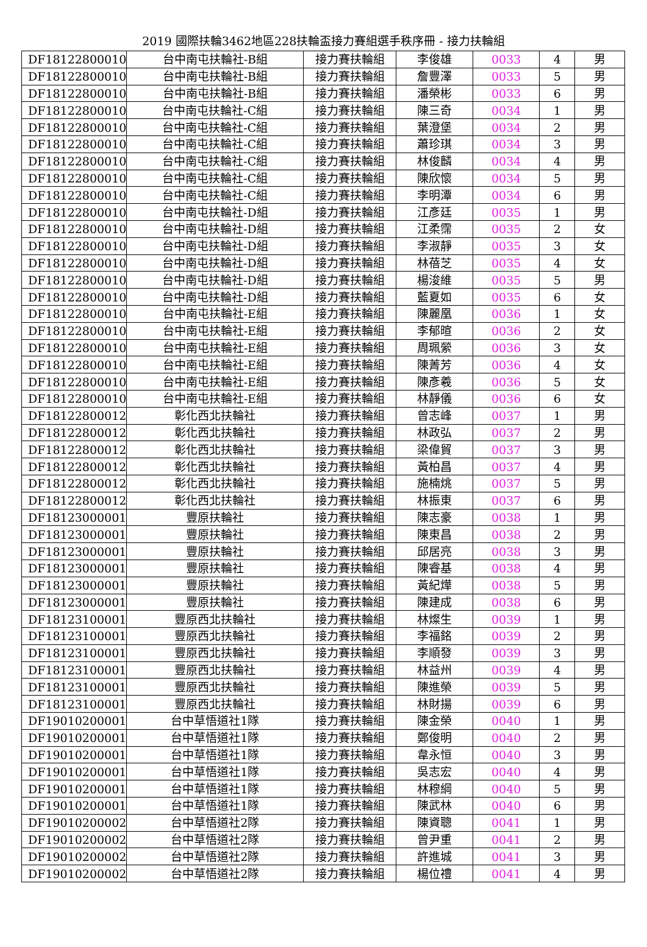2019 國際扶輪3462地區228扶輪盃接力賽組選手秩序冊 - 接力扶輪組
| DF18122800010 | 台中南屯扶輪社-B組 | 接力賽扶輪組 | 李俊雄 | 0033 | 4 | 男 |
| DF18122800010 | 台中南屯扶輪社-B組 | 接力賽扶輪組 | 詹豐澤 | 0033 | 5 | 男 |
| DF18122800010 | 台中南屯扶輪社-B組 | 接力賽扶輪組 | 潘榮彬 | 0033 | 6 | 男 |
| DF18122800010 | 台中南屯扶輪社-C組 | 接力賽扶輪組 | 陳三奇 | 0034 | 1 | 男 |
| DF18122800010 | 台中南屯扶輪社-C組 | 接力賽扶輪組 | 葉澄堡 | 0034 | 2 | 男 |
| DF18122800010 | 台中南屯扶輪社-C組 | 接力賽扶輪組 | 蕭珍琪 | 0034 | 3 | 男 |
| DF18122800010 | 台中南屯扶輪社-C組 | 接力賽扶輪組 | 林俊麟 | 0034 | 4 | 男 |
| DF18122800010 | 台中南屯扶輪社-C組 | 接力賽扶輪組 | 陳欣懷 | 0034 | 5 | 男 |
| DF18122800010 | 台中南屯扶輪社-C組 | 接力賽扶輪組 | 李明潭 | 0034 | 6 | 男 |
| DF18122800010 | 台中南屯扶輪社-D組 | 接力賽扶輪組 | 江彥廷 | 0035 | 1 | 男 |
| DF18122800010 | 台中南屯扶輪社-D組 | 接力賽扶輪組 | 江柔霈 | 0035 | 2 | 女 |
| DF18122800010 | 台中南屯扶輪社-D組 | 接力賽扶輪組 | 李淑靜 | 0035 | 3 | 女 |
| DF18122800010 | 台中南屯扶輪社-D組 | 接力賽扶輪組 | 林蓓芝 | 0035 | 4 | 女 |
| DF18122800010 | 台中南屯扶輪社-D組 | 接力賽扶輪組 | 楊浚維 | 0035 | 5 | 男 |
| DF18122800010 | 台中南屯扶輪社-D組 | 接力賽扶輪組 | 藍夏如 | 0035 | 6 | 女 |
| DF18122800010 | 台中南屯扶輪社-E組 | 接力賽扶輪組 | 陳麗凰 | 0036 | 1 | 女 |
| DF18122800010 | 台中南屯扶輪社-E組 | 接力賽扶輪組 | 李郁暄 | 0036 | 2 | 女 |
| DF18122800010 | 台中南屯扶輪社-E組 | 接力賽扶輪組 | 周珮縈 | 0036 | 3 | 女 |
| DF18122800010 | 台中南屯扶輪社-E組 | 接力賽扶輪組 | 陳菁芳 | 0036 | 4 | 女 |
| DF18122800010 | 台中南屯扶輪社-E組 | 接力賽扶輪組 | 陳彥羲 | 0036 | 5 | 女 |
| DF18122800010 | 台中南屯扶輪社-E組 | 接力賽扶輪組 | 林靜儀 | 0036 | 6 | 女 |
| DF18122800012 | 彰化西北扶輪社 | 接力賽扶輪組 | 曾志峰 | 0037 | 1 | 男 |
| DF18122800012 | 彰化西北扶輪社 | 接力賽扶輪組 | 林政弘 | 0037 | 2 | 男 |
| DF18122800012 | 彰化西北扶輪社 | 接力賽扶輪組 | 梁偉貿 | 0037 | 3 | 男 |
| DF18122800012 | 彰化西北扶輪社 | 接力賽扶輪組 | 黃柏昌 | 0037 | 4 | 男 |
| DF18122800012 | 彰化西北扶輪社 | 接力賽扶輪組 | 施楠烑 | 0037 | 5 | 男 |
| DF18122800012 | 彰化西北扶輪社 | 接力賽扶輪組 | 林振東 | 0037 | 6 | 男 |
| DF18123000001 | 豐原扶輪社 | 接力賽扶輪組 | 陳志豪 | 0038 | 1 | 男 |
| DF18123000001 | 豐原扶輪社 | 接力賽扶輪組 | 陳東昌 | 0038 | 2 | 男 |
| DF18123000001 | 豐原扶輪社 | 接力賽扶輪組 | 邱居亮 | 0038 | 3 | 男 |
| DF18123000001 | 豐原扶輪社 | 接力賽扶輪組 | 陳睿基 | 0038 | 4 | 男 |
| DF18123000001 | 豐原扶輪社 | 接力賽扶輪組 | 黃紀燁 | 0038 | 5 | 男 |
| DF18123000001 | 豐原扶輪社 | 接力賽扶輪組 | 陳建成 | 0038 | 6 | 男 |
| DF18123100001 | 豐原西北扶輪社 | 接力賽扶輪組 | 林燦生 | 0039 | 1 | 男 |
| DF18123100001 | 豐原西北扶輪社 | 接力賽扶輪組 | 李福銘 | 0039 | 2 | 男 |
| DF18123100001 | 豐原西北扶輪社 | 接力賽扶輪組 | 李順發 | 0039 | 3 | 男 |
| DF18123100001 | 豐原西北扶輪社 | 接力賽扶輪組 | 林益州 | 0039 | 4 | 男 |
| DF18123100001 | 豐原西北扶輪社 | 接力賽扶輪組 | 陳進榮 | 0039 | 5 | 男 |
| DF18123100001 | 豐原西北扶輪社 | 接力賽扶輪組 | 林財揚 | 0039 | 6 | 男 |
| DF19010200001 | 台中草悟道社1隊 | 接力賽扶輪組 | 陳金榮 | 0040 | 1 | 男 |
| DF19010200001 | 台中草悟道社1隊 | 接力賽扶輪組 | 鄭俊明 | 0040 | 2 | 男 |
| DF19010200001 | 台中草悟道社1隊 | 接力賽扶輪組 | 韋永恒 | 0040 | 3 | 男 |
| DF19010200001 | 台中草悟道社1隊 | 接力賽扶輪組 | 吳志宏 | 0040 | 4 | 男 |
| DF19010200001 | 台中草悟道社1隊 | 接力賽扶輪組 | 林穆綱 | 0040 | 5 | 男 |
| DF19010200001 | 台中草悟道社1隊 | 接力賽扶輪組 | 陳武林 | 0040 | 6 | 男 |
| DF19010200002 | 台中草悟道社2隊 | 接力賽扶輪組 | 陳資聰 | 0041 | 1 | 男 |
| DF19010200002 | 台中草悟道社2隊 | 接力賽扶輪組 | 曾尹重 | 0041 | 2 | 男 |
| DF19010200002 | 台中草悟道社2隊 | 接力賽扶輪組 | 許進城 | 0041 | 3 | 男 |
| DF19010200002 | 台中草悟道社2隊 | 接力賽扶輪組 | 楊位禮 | 0041 | 4 | 男 |